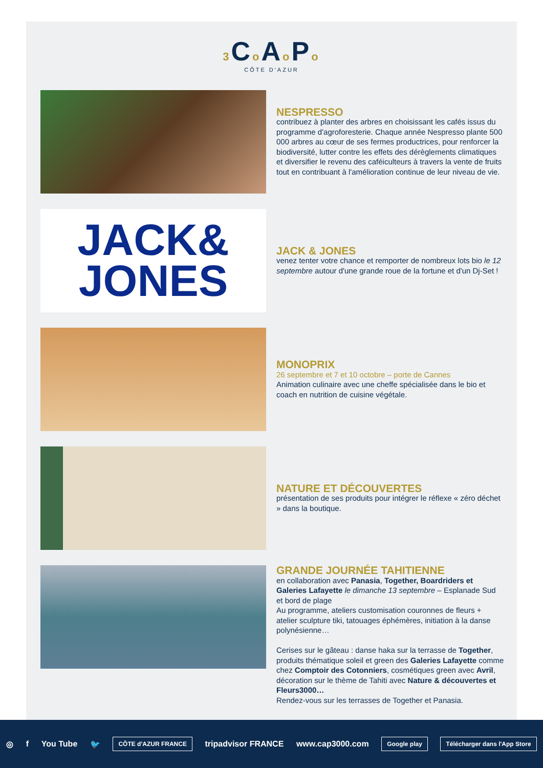3 Co Ao Po
CÔTE D'AZUR
NESPRESSO
contribuez à planter des arbres en choisissant les cafés issus du programme d'agroforesterie. Chaque année Nespresso plante 500 000 arbres au cœur de ses fermes productrices, pour renforcer la biodiversité, lutter contre les effets des dérèglements climatiques et diversifier le revenu des caféiculteurs à travers la vente de fruits tout en contribuant à l'amélioration continue de leur niveau de vie.
JACK&
JONES
JACK & JONES
venez tenter votre chance et remporter de nombreux lots bio le 12 septembre autour d'une grande roue de la fortune et d'un Dj-Set !
MONOPRIX
26 septembre et 7 et 10 octobre – porte de Cannes
Animation culinaire avec une cheffe spécialisée dans le bio et coach en nutrition de cuisine végétale.
NATURE ET DÉCOUVERTES
présentation de ses produits pour intégrer le réflexe « zéro déchet » dans la boutique.
GRANDE JOURNÉE TAHITIENNE
en collaboration avec Panasia, Together, Boardriders et Galeries Lafayette le dimanche 13 septembre – Esplanade Sud et bord de plage
Au programme, ateliers customisation couronnes de fleurs + atelier sculpture tiki, tatouages éphémères, initiation à la danse polynésienne…
Cerises sur le gâteau : danse haka sur la terrasse de Together, produits thématique soleil et green des Galeries Lafayette comme chez Comptoir des Cotonniers, cosmétiques green avec Avril, décoration sur le thème de Tahiti avec Nature & découvertes et Fleurs3000…
Rendez-vous sur les terrasses de Together et Panasia.
◎ f You Tube 🐦
CÔTE d'AZUR FRANCE
tripadvisor FRANCE www.cap3000.com
Google play Télécharger dans l'App Store